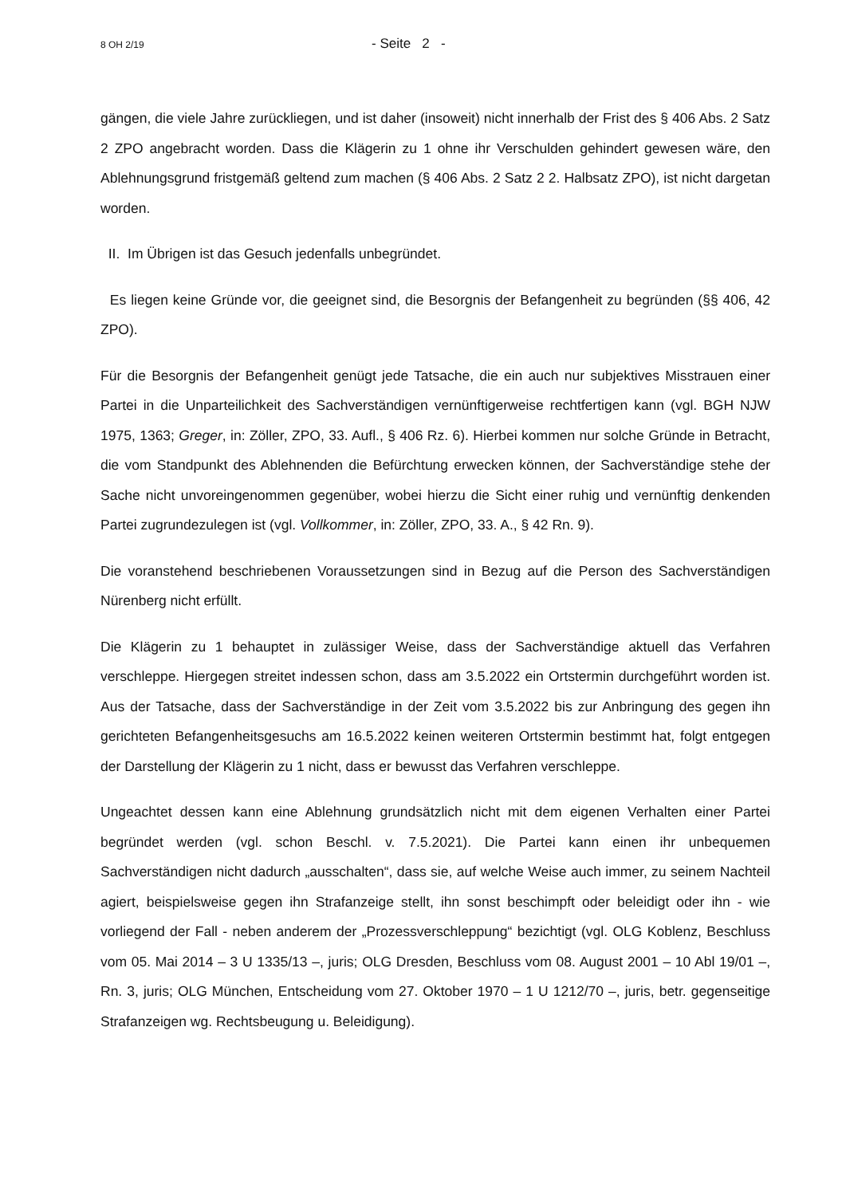8 OH 2/19 - Seite 2 -
gängen, die viele Jahre zurückliegen, und ist daher (insoweit) nicht innerhalb der Frist des § 406 Abs. 2 Satz 2 ZPO angebracht worden. Dass die Klägerin zu 1 ohne ihr Verschulden gehindert gewesen wäre, den Ablehnungsgrund fristgemäß geltend zum machen (§ 406 Abs. 2 Satz 2 2. Halbsatz ZPO), ist nicht dargetan worden.
II. Im Übrigen ist das Gesuch jedenfalls unbegründet.
Es liegen keine Gründe vor, die geeignet sind, die Besorgnis der Befangenheit zu begründen (§§ 406, 42 ZPO).
Für die Besorgnis der Befangenheit genügt jede Tatsache, die ein auch nur subjektives Misstrau­en einer Partei in die Unparteilichkeit des Sachverständigen vernünftigerweise rechtfertigen kann (vgl. BGH NJW 1975, 1363; Greger, in: Zöller, ZPO, 33. Aufl., § 406 Rz. 6). Hierbei kommen nur solche Gründe in Betracht, die vom Standpunkt des Ablehnenden die Befürchtung erwecken kön­nen, der Sachverständige stehe der Sache nicht unvoreingenommen gegenüber, wobei hierzu die Sicht einer ruhig und vernünftig denkenden Partei zugrundezulegen ist (vgl. Vollkommer, in: Zöller, ZPO, 33. A., § 42 Rn. 9).
Die voranstehend beschriebenen Voraussetzungen sind in Bezug auf die Person des Sachver­ständigen Nürenberg nicht erfüllt.
Die Klägerin zu 1 behauptet in zulässiger Weise, dass der Sachverständige aktuell das Verfahren verschleppe. Hiergegen streitet indessen schon, dass am 3.5.2022 ein Ortstermin durchgeführt worden ist. Aus der Tatsache, dass der Sachverständige in der Zeit vom 3.5.2022 bis zur Anbrin­gung des gegen ihn gerichteten Befangenheitsgesuchs am 16.5.2022 keinen weiteren Ortstermin bestimmt hat, folgt entgegen der Darstellung der Klägerin zu 1 nicht, dass er bewusst das Verfah­ren verschleppe.
Ungeachtet dessen kann eine Ablehnung grundsätzlich nicht mit dem eigenen Verhalten einer Partei begründet werden (vgl. schon Beschl. v. 7.5.2021). Die Partei kann einen ihr unbequemen Sachverständigen nicht dadurch „ausschalten“, dass sie, auf welche Weise auch immer, zu sei­nem Nachteil agiert, beispielsweise gegen ihn Strafanzeige stellt, ihn sonst beschimpft oder be­leidigt oder ihn - wie vorliegend der Fall - neben anderem der „Prozessverschleppung“ bezichtigt (vgl. OLG Koblenz, Beschluss vom 05. Mai 2014 – 3 U 1335/13 –, juris; OLG Dresden, Be­schluss vom 08. August 2001 – 10 Abl 19/01 –, Rn. 3, juris; OLG München, Entscheidung vom 27. Oktober 1970 – 1 U 1212/70 –, juris, betr. gegenseitige Strafanzeigen wg. Rechtsbeugung u. Beleidigung).